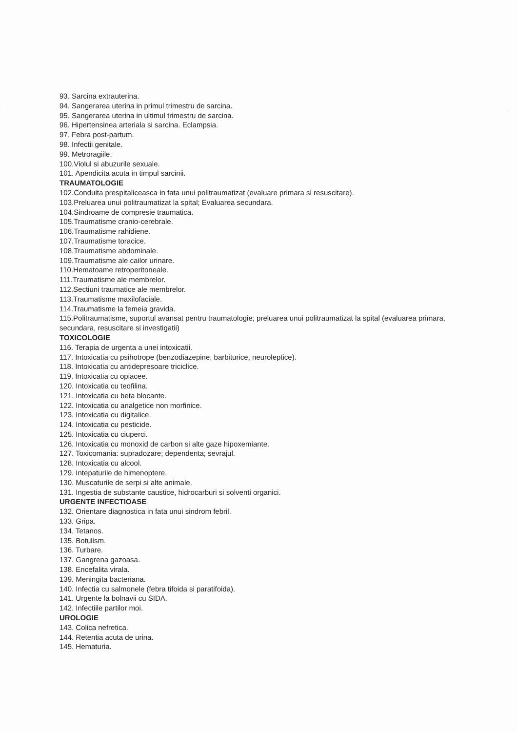93. Sarcina extrauterina.
94. Sangerarea uterina in primul trimestru de sarcina.
95. Sangerarea uterina in ultimul trimestru de sarcina.
96. Hipertensinea arteriala si sarcina. Eclampsia.
97. Febra post-partum.
98. Infectii genitale.
99. Metroragiile.
100.Violul si abuzurile sexuale.
101. Apendicita acuta in timpul sarcinii.
TRAUMATOLOGIE
102.Conduita prespitaliceasca in fata unui politraumatizat (evaluare primara si resuscitare).
103.Preluarea unui politraumatizat la spital; Evaluarea secundara.
104.Sindroame de compresie traumatica.
105.Traumatisme cranio-cerebrale.
106.Traumatisme rahidiene.
107.Traumatisme toracice.
108.Traumatisme abdominale.
109.Traumatisme ale cailor urinare.
110.Hematoame retroperitoneale.
111.Traumatisme ale membrelor.
112.Sectiuni traumatice ale membrelor.
113.Traumatisme maxilofaciale.
114.Traumatisme la femeia gravida.
115.Politraumatisme, suportul avansat pentru traumatologie; preluarea unui politraumatizat la spital (evaluarea primara, secundara, resuscitare si investigatii)
TOXICOLOGIE
116. Terapia de urgenta a unei intoxicatii.
117. Intoxicatia cu psihotrope (benzodiazepine, barbiturice, neuroleptice).
118. Intoxicatia cu antidepresoare triciclice.
119. Intoxicatia cu opiacee.
120. Intoxicatia cu teofilina.
121. Intoxicatia cu beta blocante.
122. Intoxicatia cu analgetice non morfinice.
123. Intoxicatia cu digitalice.
124. Intoxicatia cu pesticide.
125. Intoxicatia cu ciuperci.
126. Intoxicatia cu monoxid de carbon si alte gaze hipoxemiante.
127. Toxicomania: supradozare; dependenta; sevrajul.
128. Intoxicatia cu alcool.
129. Intepaturile de himenoptere.
130. Muscaturile de serpi si alte animale.
131. Ingestia de substante caustice, hidrocarburi si solventi organici.
URGENTE INFECTIOASE
132. Orientare diagnostica in fata unui sindrom febril.
133. Gripa.
134. Tetanos.
135. Botulism.
136. Turbare.
137. Gangrena gazoasa.
138. Encefalita virala.
139. Meningita bacteriana.
140. Infectia cu salmonele (febra tifoida si paratifoida).
141. Urgente la bolnavii cu SIDA.
142. Infectiile partilor moi.
UROLOGIE
143. Colica nefretica.
144. Retentia acuta de urina.
145. Hematuria.